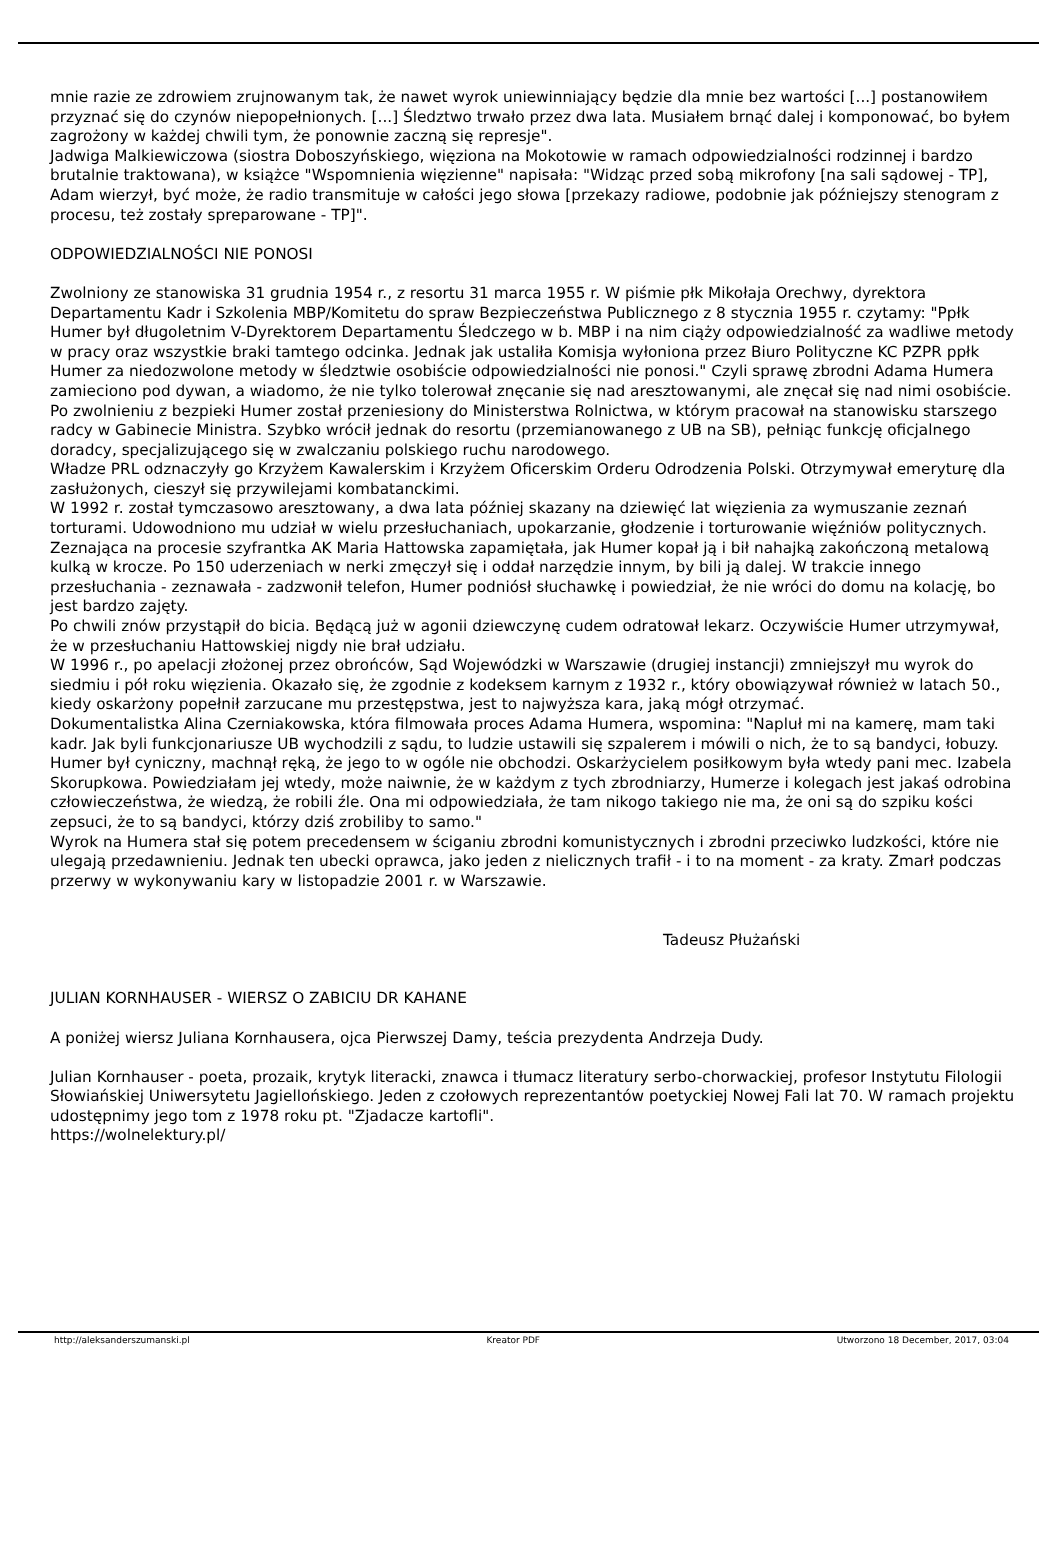mnie razie ze zdrowiem zrujnowanym tak, że nawet wyrok uniewinniający będzie dla mnie bez wartości [...] postanowiłem przyznać się do czynów niepopełnionych. [...] Śledztwo trwało przez dwa lata. Musiałem brnąć dalej i komponować, bo byłem zagrożony w każdej chwili tym, że ponownie zaczną się represje".
Jadwiga Malkiewiczowa (siostra Doboszyńskiego, więziona na Mokotowie w ramach odpowiedzialności rodzinnej i bardzo brutalnie traktowana), w książce "Wspomnienia więzienne" napisała: "Widząc przed sobą mikrofony [na sali sądowej - TP], Adam wierzył, być może, że radio transmituje w całości jego słowa [przekazy radiowe, podobnie jak późniejszy stenogram z procesu, też zostały spreparowane - TP]".
ODPOWIEDZIALNOŚCI NIE PONOSI
Zwolniony ze stanowiska 31 grudnia 1954 r., z resortu 31 marca 1955 r. W piśmie płk Mikołaja Orechwy, dyrektora Departamentu Kadr i Szkolenia MBP/Komitetu do spraw Bezpieczeństwa Publicznego z 8 stycznia 1955 r. czytamy: "Ppłk Humer był długoletnim V-Dyrektorem Departamentu Śledczego w b. MBP i na nim ciąży odpowiedzialność za wadliwe metody w pracy oraz wszystkie braki tamtego odcinka. Jednak jak ustaliła Komisja wyłoniona przez Biuro Polityczne KC PZPR ppłk Humer za niedozwolone metody w śledztwie osobiście odpowiedzialności nie ponosi." Czyli sprawę zbrodni Adama Humera zamieciono pod dywan, a wiadomo, że nie tylko tolerował znęcanie się nad aresztowanymi, ale znęcał się nad nimi osobiście.
Po zwolnieniu z bezpieki Humer został przeniesiony do Ministerstwa Rolnictwa, w którym pracował na stanowisku starszego radcy w Gabinecie Ministra. Szybko wrócił jednak do resortu (przemianowanego z UB na SB), pełniąc funkcję oficjalnego doradcy, specjalizującego się w zwalczaniu polskiego ruchu narodowego.
Władze PRL odznaczyły go Krzyżem Kawalerskim i Krzyżem Oficerskim Orderu Odrodzenia Polski. Otrzymywał emeryturę dla zasłużonych, cieszył się przywilejami kombatanckimi.
W 1992 r. został tymczasowo aresztowany, a dwa lata później skazany na dziewięć lat więzienia za wymuszanie zeznań torturami. Udowodniono mu udział w wielu przesłuchaniach, upokarzanie, głodzenie i torturowanie więźniów politycznych. Zeznająca na procesie szyfrantka AK Maria Hattowska zapamiętała, jak Humer kopał ją i bił nahajką zakończoną metalową kulką w krocze. Po 150 uderzeniach w nerki zmęczył się i oddał narzędzie innym, by bili ją dalej. W trakcie innego przesłuchania - zeznawała - zadzwonił telefon, Humer podniósł słuchawkę i powiedział, że nie wróci do domu na kolację, bo jest bardzo zajęty.
Po chwili znów przystąpił do bicia. Będącą już w agonii dziewczynę cudem odratował lekarz. Oczywiście Humer utrzymywał, że w przesłuchaniu Hattowskiej nigdy nie brał udziału.
W 1996 r., po apelacji złożonej przez obrońców, Sąd Wojewódzki w Warszawie (drugiej instancji) zmniejszył mu wyrok do siedmiu i pół roku więzienia. Okazało się, że zgodnie z kodeksem karnym z 1932 r., który obowiązywał również w latach 50., kiedy oskarżony popełnił zarzucane mu przestępstwa, jest to najwyższa kara, jaką mógł otrzymać.
Dokumentalistka Alina Czerniakowska, która filmowała proces Adama Humera, wspomina: "Napluł mi na kamerę, mam taki kadr. Jak byli funkcjonariusze UB wychodzili z sądu, to ludzie ustawili się szpalerem i mówili o nich, że to są bandyci, łobuzy. Humer był cyniczny, machnął ręką, że jego to w ogóle nie obchodzi. Oskarżycielem posiłkowym była wtedy pani mec. Izabela Skorupkowa. Powiedziałam jej wtedy, może naiwnie, że w każdym z tych zbrodniarzy, Humerze i kolegach jest jakaś odrobina człowieczeństwa, że wiedzą, że robili źle. Ona mi odpowiedziała, że tam nikogo takiego nie ma, że oni są do szpiku kości zepsuci, że to są bandyci, którzy dziś zrobiliby to samo."
Wyrok na Humera stał się potem precedensem w ściganiu zbrodni komunistycznych i zbrodni przeciwko ludzkości, które nie ulegają przedawnieniu. Jednak ten ubecki oprawca, jako jeden z nielicznych trafił - i to na moment - za kraty. Zmarł podczas przerwy w wykonywaniu kary w listopadzie 2001 r. w Warszawie.
Tadeusz Płużański
JULIAN KORNHAUSER - WIERSZ O ZABICIU DR KAHANE
A poniżej wiersz Juliana Kornhausera, ojca Pierwszej Damy, teścia prezydenta Andrzeja Dudy.
Julian Kornhauser - poeta, prozaik, krytyk literacki, znawca i tłumacz literatury serbo-chorwackiej, profesor Instytutu Filologii Słowiańskiej Uniwersytetu Jagiellońskiego. Jeden z czołowych reprezentantów poetyckiej Nowej Fali lat 70. W ramach projektu udostępnimy jego tom z 1978 roku pt. "Zjadacze kartofli".
https://wolnelektury.pl/
http://aleksanderszumanski.pl Kreator PDF Utworzono 18 December, 2017, 03:04